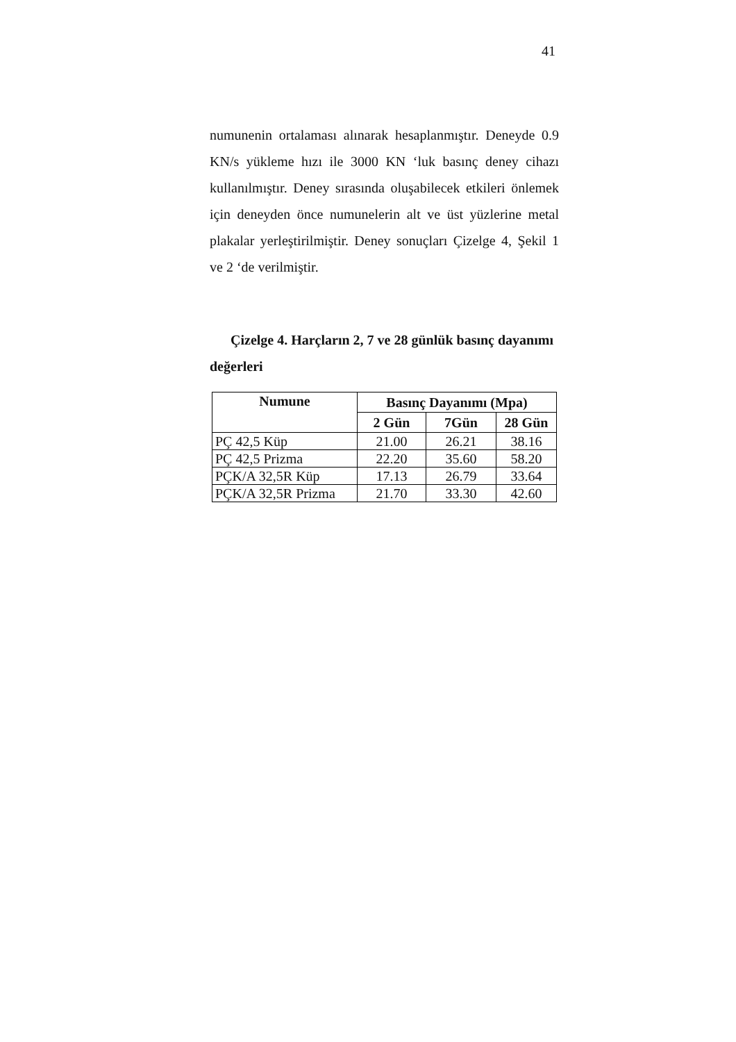41
numunenin ortalaması alınarak hesaplanmıştır. Deneyde 0.9 KN/s yükleme hızı ile 3000 KN ‘luk basınç deney cihazı kullanılmıştır. Deney sırasında oluşabilecek etkileri önlemek için deneyden önce numunelerin alt ve üst yüzlerine metal plakalar yerleştirilmiştir. Deney sonuçları Çizelge 4, Şekil 1 ve 2 ‘de verilmiştir.
Çizelge 4. Harçların 2, 7 ve 28 günlük basınç dayanımı değerleri
| Numune | Basınç Dayanımı (Mpa) | | |
| --- | --- | --- | --- |
| | 2 Gün | 7Gün | 28 Gün |
| PÇ 42,5 Küp | 21.00 | 26.21 | 38.16 |
| PÇ 42,5 Prizma | 22.20 | 35.60 | 58.20 |
| PÇK/A 32,5R Küp | 17.13 | 26.79 | 33.64 |
| PÇK/A 32,5R Prizma | 21.70 | 33.30 | 42.60 |